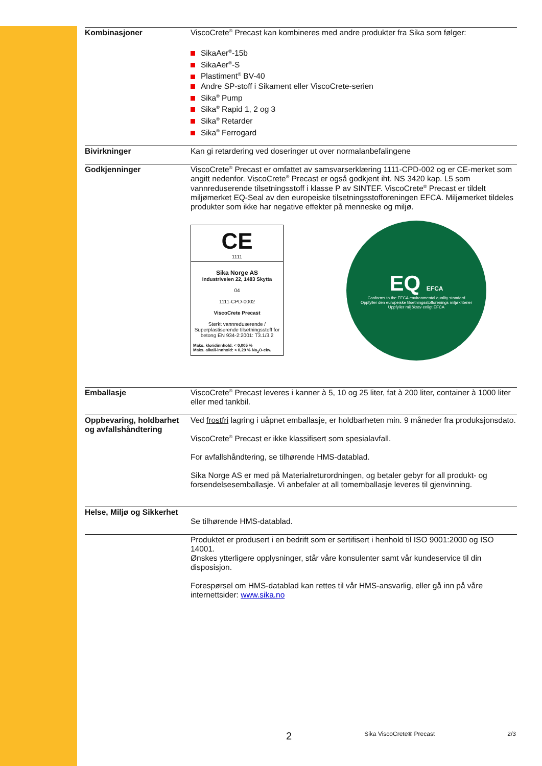Kombinasjoner ViscoCrete<sup>®</sup> Precast kan kombineres med andre produkter fra Sika som følger:
SikaAer<sup>®</sup>-15b
SikaAer<sup>®</sup>-S
Plastiment<sup>®</sup> BV-40
Andre SP-stoff i Sikament eller ViscoCrete-serien
Sika<sup>®</sup> Pump
Sika<sup>®</sup> Rapid 1, 2 og 3
Sika<sup>®</sup> Retarder
Sika<sup>®</sup> Ferrogard
Bivirkninger Kan gi retardering ved doseringer ut over normalanbefalingene
Godkjenninger ViscoCrete<sup>®</sup> Precast er omfattet av samsvarserklæring 1111-CPD-002 og er CE-merket som angitt nedenfor. ViscoCrete<sup>®</sup> Precast er også godkjent iht. NS 3420 kap. L5 som vannreduserende tilsetningsstoff i klasse P av SINTEF. ViscoCrete<sup>®</sup> Precast er tildelt miljømerket EQ-Seal av den europeiske tilsetningsstofforeningen EFCA. Miljømerket tildeles produkter som ikke har negative effekter på menneske og miljø.
CE
1111
Sika Norge AS
Industriveien 22, 1483 Skytta
04
1111-CPD-0002
ViscoCrete Precast
Sterkt vannreduserende / Superplastiserende tilsetningsstoff for betong EN 934-2:2001: T3.1/3.2
Maks. kloridinnhold: < 0,005 %
Maks. alkali-innhold: < 0,29 % Na<sub>2</sub>O-ekv.
EQ EFCA
Conforms to the EFCA environmental quality standard
Oppfyller den europeiske tilsetningsstofforenings miljøkriterier
Uppfyller miljökrav enligt EFCA
Emballasje ViscoCrete<sup>®</sup> Precast leveres i kanner à 5, 10 og 25 liter, fat à 200 liter, container à 1000 liter eller med tankbil.
Oppbevaring, holdbarhet og avfallshåndtering
Ved frostfri lagring i uåpnet emballasje, er holdbarheten min. 9 måneder fra produksjonsdato.
ViscoCrete<sup>®</sup> Precast er ikke klassifisert som spesialavfall.
For avfallshåndtering, se tilhørende HMS-datablad.
Sika Norge AS er med på Materialreturordningen, og betaler gebyr for all produkt- og forsendelsesemballasje. Vi anbefaler at all tomemballasje leveres til gjenvinning.
Helse, Miljø og Sikkerhet
Se tilhørende HMS-datablad.
Produktet er produsert i en bedrift som er sertifisert i henhold til ISO 9001:2000 og ISO 14001.
Ønskes ytterligere opplysninger, står våre konsulenter samt vår kundeservice til din disposisjon.
Forespørsel om HMS-datablad kan rettes til vår HMS-ansvarlig, eller gå inn på våre internettsider: www.sika.no
2 Sika ViscoCrete® Precast 2/3